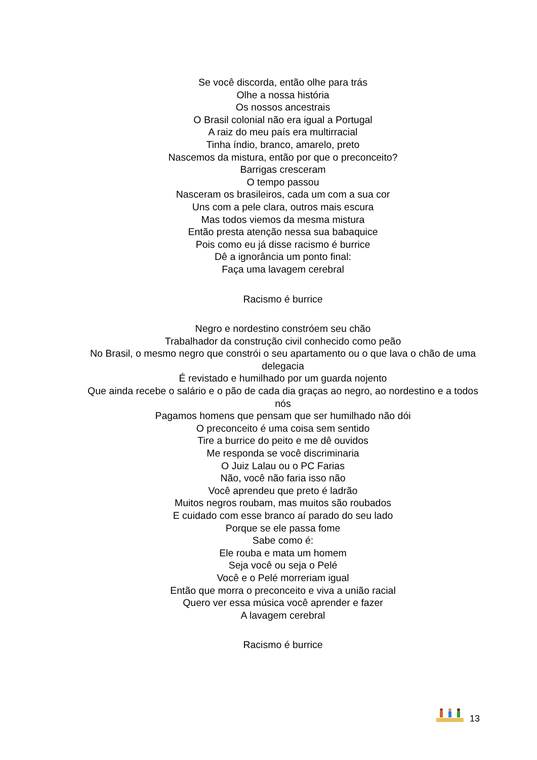Se você discorda, então olhe para trás
Olhe a nossa história
Os nossos ancestrais
O Brasil colonial não era igual a Portugal
A raiz do meu país era multirracial
Tinha índio, branco, amarelo, preto
Nascemos da mistura, então por que o preconceito?
Barrigas cresceram
O tempo passou
Nasceram os brasileiros, cada um com a sua cor
Uns com a pele clara, outros mais escura
Mas todos viemos da mesma mistura
Então presta atenção nessa sua babaquice
Pois como eu já disse racismo é burrice
Dê a ignorância um ponto final:
Faça uma lavagem cerebral
Racismo é burrice
Negro e nordestino constróem seu chão
Trabalhador da construção civil conhecido como peão
No Brasil, o mesmo negro que constrói o seu apartamento ou o que lava o chão de uma delegacia
É revistado e humilhado por um guarda nojento
Que ainda recebe o salário e o pão de cada dia graças ao negro, ao nordestino e a todos nós
Pagamos homens que pensam que ser humilhado não dói
O preconceito é uma coisa sem sentido
Tire a burrice do peito e me dê ouvidos
Me responda se você discriminaria
O Juiz Lalau ou o PC Farias
Não, você não faria isso não
Você aprendeu que preto é ladrão
Muitos negros roubam, mas muitos são roubados
E cuidado com esse branco aí parado do seu lado
Porque se ele passa fome
Sabe como é:
Ele rouba e mata um homem
Seja você ou seja o Pelé
Você e o Pelé morreriam igual
Então que morra o preconceito e viva a união racial
Quero ver essa música você aprender e fazer
A lavagem cerebral
Racismo é burrice
13